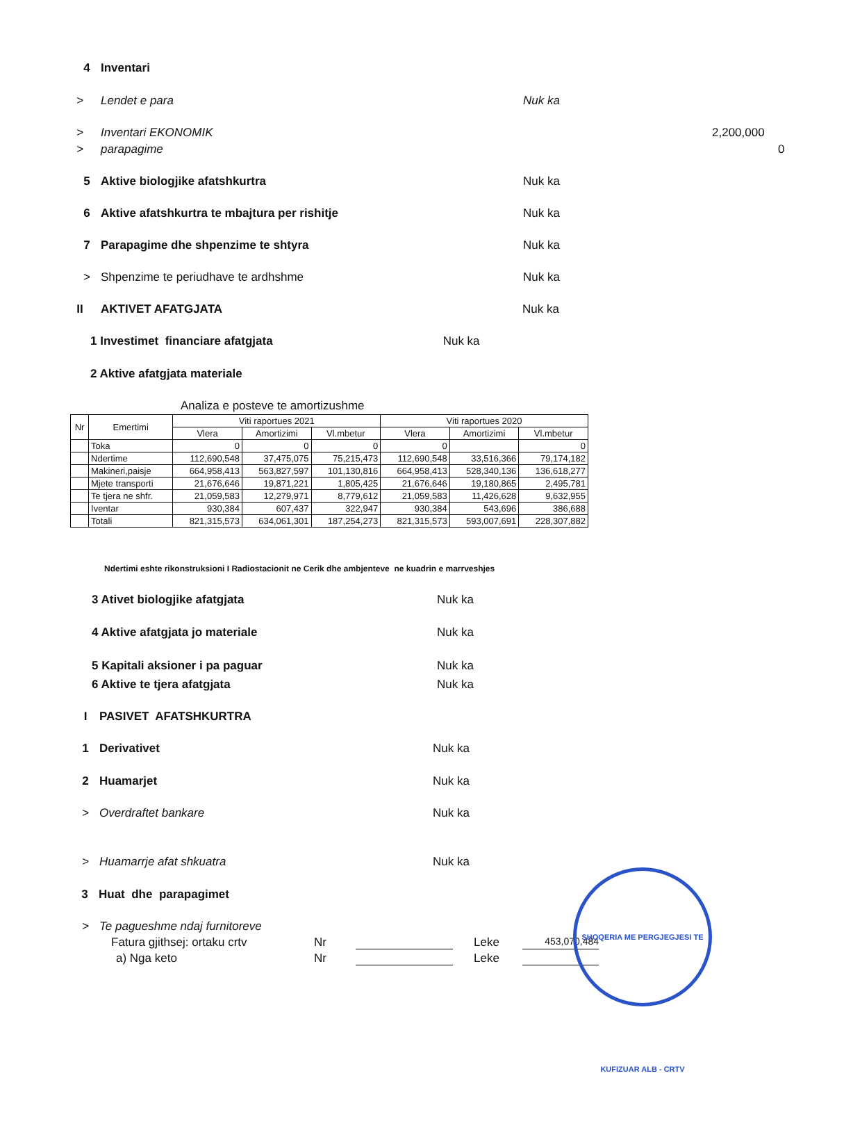4 Inventari
> Lendet e para Nuk ka
> Inventari EKONOMIK 2,200,000
> parapagime 0
5 Aktive biologjike afatshkurtra Nuk ka
6 Aktive afatshkurtra te mbajtura per rishitje Nuk ka
7 Parapagime dhe shpenzime te shtyra Nuk ka
> Shpenzime te periudhave te ardhshme Nuk ka
II AKTIVET AFATGJATA Nuk ka
1 Investimet financiare afatgjata Nuk ka
2 Aktive afatgjata materiale
Analiza e posteve te amortizushme
| Nr | Emertimi | Viti raportues 2021 | | | Viti raportues 2020 | | |
| --- | --- | --- | --- | --- | --- | --- | --- |
| | | Vlera | Amortizimi | Vl.mbetur | Vlera | Amortizimi | Vl.mbetur |
| | Toka | 0 | 0 | 0 | 0 | | 0 |
| | Ndertime | 112,690,548 | 37,475,075 | 75,215,473 | 112,690,548 | 33,516,366 | 79,174,182 |
| | Makineri,paisje | 664,958,413 | 563,827,597 | 101,130,816 | 664,958,413 | 528,340,136 | 136,618,277 |
| | Mjete transporti | 21,676,646 | 19,871,221 | 1,805,425 | 21,676,646 | 19,180,865 | 2,495,781 |
| | Te tjera ne shfr. | 21,059,583 | 12,279,971 | 8,779,612 | 21,059,583 | 11,426,628 | 9,632,955 |
| | Iventar | 930,384 | 607,437 | 322,947 | 930,384 | 543,696 | 386,688 |
| | Totali | 821,315,573 | 634,061,301 | 187,254,273 | 821,315,573 | 593,007,691 | 228,307,882 |
Ndertimi eshte rikonstruksioni I Radiostacionit ne Cerik dhe ambjenteve ne kuadrin e marrveshjes
3 Ativet biologjike afatgjata Nuk ka
4 Aktive afatgjata jo materiale Nuk ka
5 Kapitali aksioner i pa paguar Nuk ka
6 Aktive te tjera afatgjata Nuk ka
I PASIVET AFATSHKURTRA
1 Derivativet Nuk ka
2 Huamarjet Nuk ka
> Overdraftet bankare Nuk ka
> Huamarrje afat shkuatra Nuk ka
3 Huat dhe parapagimet
> Te pagueshme ndaj furnitoreve
Fatura gjithsej: ortaku crtv Nr Leke 453,070,484
a) Nga keto Nr Leke
SHOQERIA ME PERGJEGJESI TE KUFIZUAR ALB - CRTV